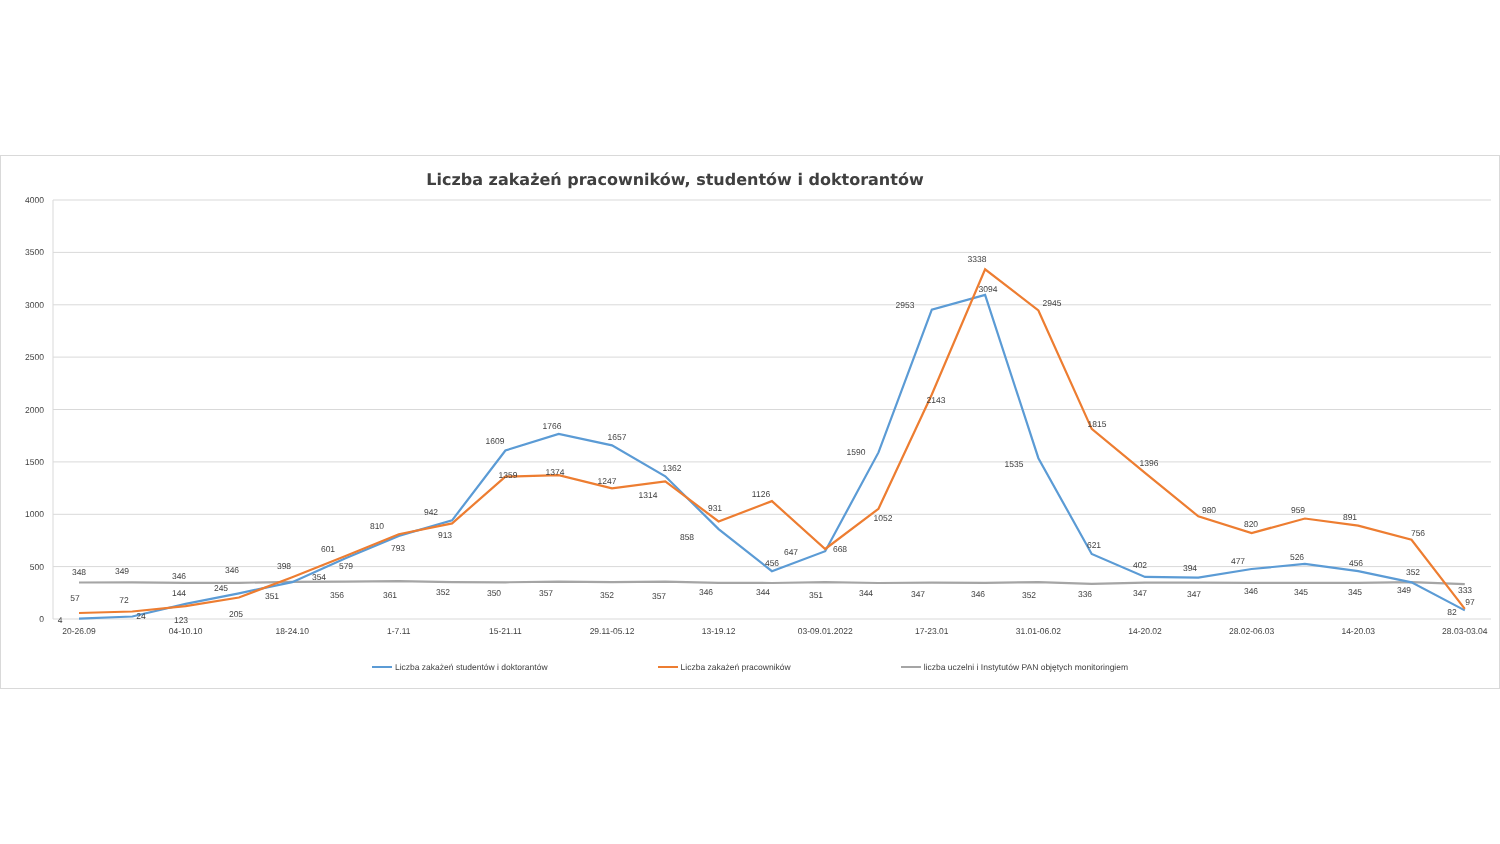Liczba zakażeń pracowników, studentów i doktorantów
4000
3500
3000
2500
2000
1500
1000
500
0
20-26.09
04-10.10
18-24.10
1-7.11
15-21.11
29.11-05.12
13-19.12
03-09.01.2022
17-23.01
31.01-06.02
14-20.02
28.02-06.03
14-20.03
28.03-03.04
348
349
346
346
351
356
361
352
350
357
352
357
346
344
351
344
347
346
352
336
347
347
346
345
345
349
333
4
24
144
245
354
579
793
942
1609
1766
1657
1362
858
456
647
1590
2953
3094
1535
621
402
394
477
526
456
352
82
57
72
123
205
398
601
810
913
1359
1374
1247
1314
931
1126
668
1052
2143
3338
2945
1815
1396
980
820
959
891
756
97
Liczba zakażeń studentów i doktorantów Liczba zakażeń pracowników liczba uczelni i Instytutów PAN objętych monitoringiem